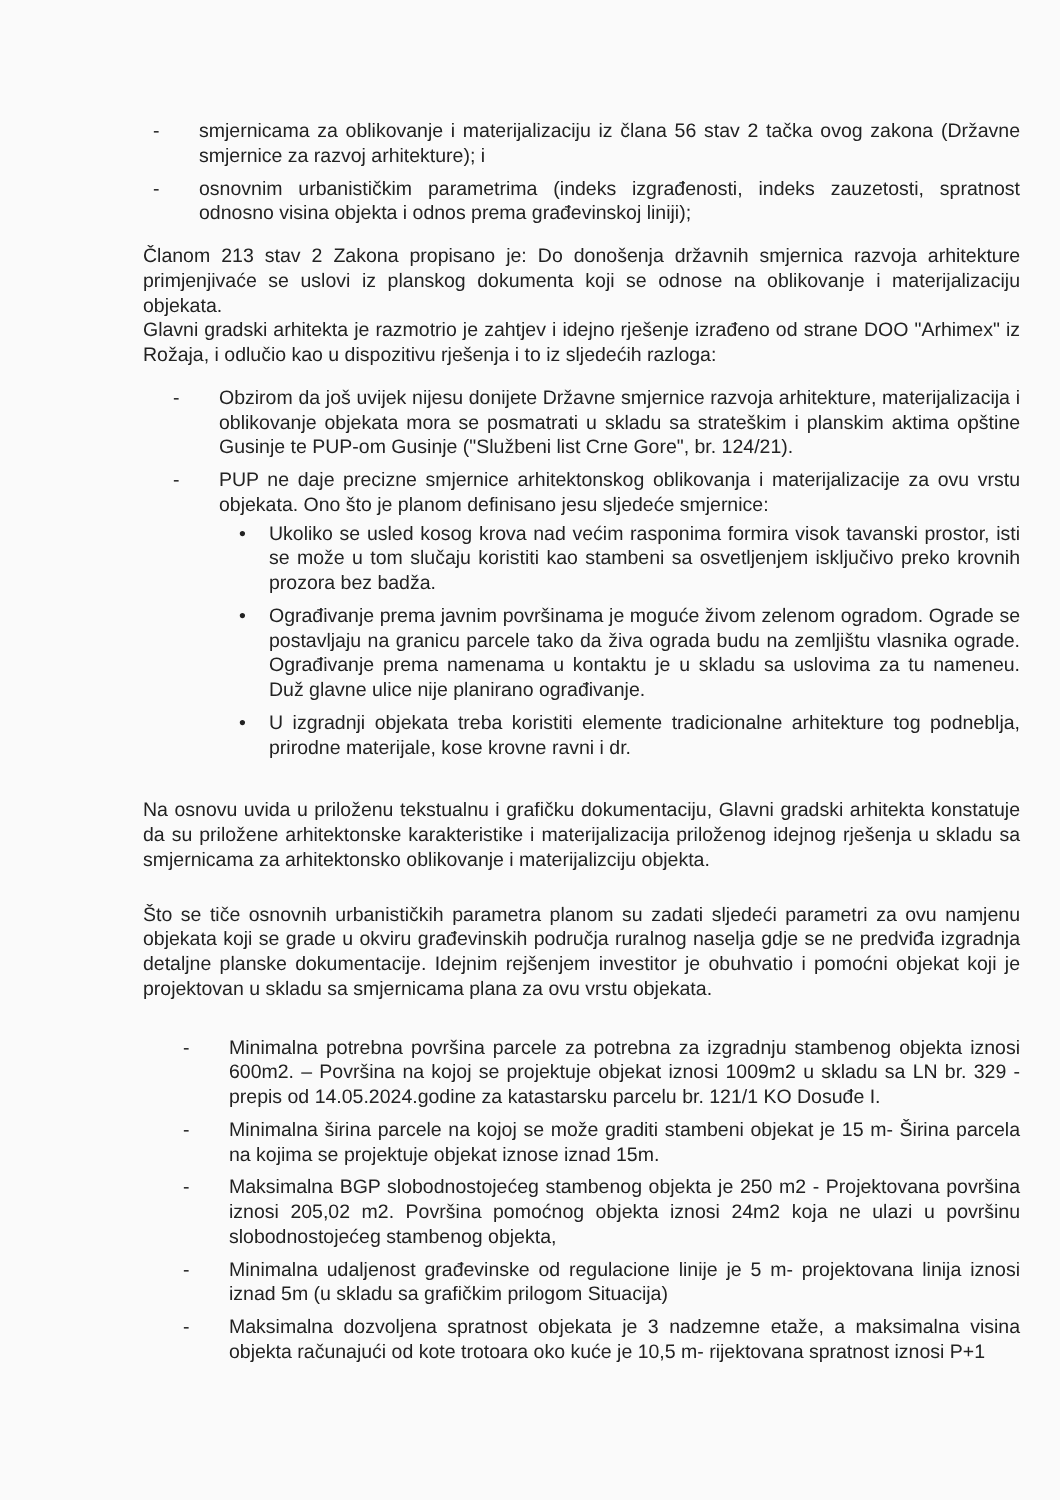- smjernicama za oblikovanje i materijalizaciju iz člana 56 stav 2 tačka ovog zakona (Državne smjernice za razvoj arhitekture); i
- osnovnim urbanističkim parametrima (indeks izgrađenosti, indeks zauzetosti, spratnost odnosno visina objekta i odnos prema građevinskoj liniji);
Članom 213 stav 2 Zakona propisano je: Do donošenja državnih smjernica razvoja arhitekture primjenjivaće se uslovi iz planskog dokumenta koji se odnose na oblikovanje i materijalizaciju objekata.
Glavni gradski arhitekta je razmotrio je zahtjev i idejno rješenje izrađeno od strane DOO "Arhimex" iz Rožaja, i odlučio kao u dispozitivu rješenja i to iz sljedećih razloga:
- Obzirom da još uvijek nijesu donijete Državne smjernice razvoja arhitekture, materijalizacija i oblikovanje objekata mora se posmatrati u skladu sa strateškim i planskim aktima opštine Gusinje te PUP-om Gusinje ("Službeni list Crne Gore", br. 124/21).
- PUP ne daje precizne smjernice arhitektonskog oblikovanja i materijalizacije za ovu vrstu objekata. Ono što je planom definisano jesu sljedeće smjernice:
• Ukoliko se usled kosog krova nad većim rasponima formira visok tavanski prostor, isti se može u tom slučaju koristiti kao stambeni sa osvetljenjem isključivo preko krovnih prozora bez badža.
• Ograđivanje prema javnim površinama je moguće živom zelenom ogradom. Ograde se postavljaju na granicu parcele tako da živa ograda budu na zemljištu vlasnika ograde. Ograđivanje prema namenama u kontaktu je u skladu sa uslovima za tu nameneu. Duž glavne ulice nije planirano ograđivanje.
• U izgradnji objekata treba koristiti elemente tradicionalne arhitekture tog podneblja, prirodne materijale, kose krovne ravni i dr.
Na osnovu uvida u priloženu tekstualnu i grafičku dokumentaciju, Glavni gradski arhitekta konstatuje da su priložene arhitektonske karakteristike i materijalizacija priloženog idejnog rješenja u skladu sa smjernicama za arhitektonsko oblikovanje i materijalizciju objekta.
Što se tiče osnovnih urbanističkih parametra planom su zadati sljedeći parametri za ovu namjenu objekata koji se grade u okviru građevinskih područja ruralnog naselja gdje se ne predviđa izgradnja detaljne planske dokumentacije. Idejnim rejšenjem investitor je obuhvatio i pomoćni objekat koji je projektovan u skladu sa smjernicama plana za ovu vrstu objekata.
- Minimalna potrebna površina parcele za potrebna za izgradnju stambenog objekta iznosi 600m2. – Površina na kojoj se projektuje objekat iznosi 1009m2 u skladu sa LN br. 329 -prepis od 14.05.2024.godine za katastarsku parcelu br. 121/1 KO Dosuđe I.
- Minimalna širina parcele na kojoj se može graditi stambeni objekat je 15 m- Širina parcela na kojima se projektuje objekat iznose iznad 15m.
- Maksimalna BGP slobodnostojećeg stambenog objekta je 250 m2 - Projektovana površina iznosi 205,02 m2. Površina pomoćnog objekta iznosi 24m2 koja ne ulazi u površinu slobodnostojećeg stambenog objekta,
- Minimalna udaljenost građevinske od regulacione linije je 5 m- projektovana linija iznosi iznad 5m (u skladu sa grafičkim prilogom Situacija)
- Maksimalna dozvoljena spratnost objekata je 3 nadzemne etaže, a maksimalna visina objekta računajući od kote trotoara oko kuće je 10,5 m- rijektovana spratnost iznosi P+1